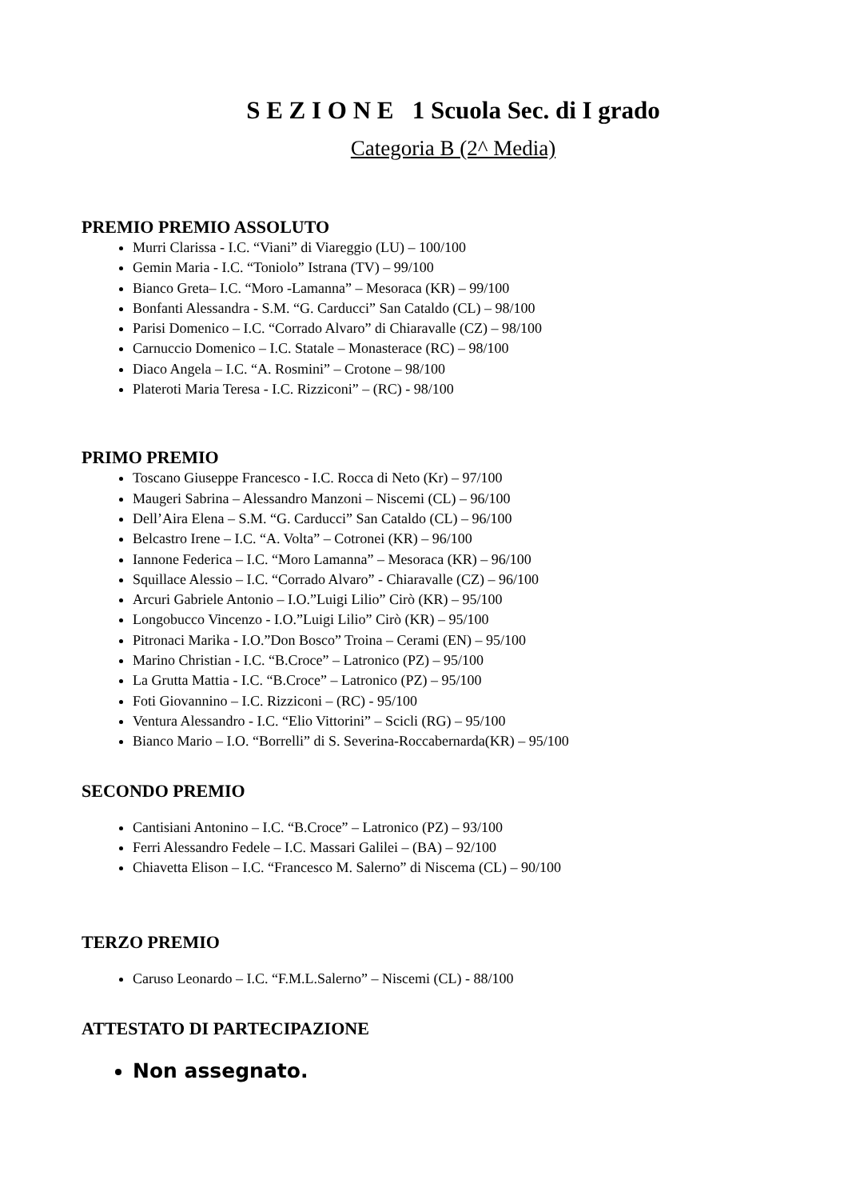S E Z I O N E 1 Scuola Sec. di I grado
Categoria B (2^ Media)
PREMIO PREMIO ASSOLUTO
Murri Clarissa - I.C. “Viani” di Viareggio (LU) – 100/100
Gemin Maria - I.C. “Toniolo” Istrana (TV) – 99/100
Bianco Greta– I.C. “Moro -Lamanna” – Mesoraca (KR) – 99/100
Bonfanti Alessandra - S.M. “G. Carducci” San Cataldo (CL) – 98/100
Parisi Domenico – I.C. “Corrado Alvaro” di Chiaravalle (CZ) – 98/100
Carnuccio Domenico – I.C. Statale – Monasterace (RC) – 98/100
Diaco Angela – I.C. “A. Rosmini” – Crotone – 98/100
Plateroti Maria Teresa - I.C. Rizziconi” – (RC) - 98/100
PRIMO PREMIO
Toscano Giuseppe Francesco - I.C. Rocca di Neto (Kr) – 97/100
Maugeri Sabrina – Alessandro Manzoni – Niscemi (CL) – 96/100
Dell’Aira Elena – S.M. “G. Carducci” San Cataldo (CL) – 96/100
Belcastro Irene – I.C. “A. Volta” – Cotronei (KR) – 96/100
Iannone Federica – I.C. “Moro Lamanna” – Mesoraca (KR) – 96/100
Squillace Alessio – I.C. “Corrado Alvaro” - Chiaravalle (CZ) – 96/100
Arcuri Gabriele Antonio – I.O.”Luigi Lilio” Cirò (KR) – 95/100
Longobucco Vincenzo - I.O.”Luigi Lilio” Cirò (KR) – 95/100
Pitronaci Marika - I.O.”Don Bosco” Troina – Cerami (EN) – 95/100
Marino Christian - I.C. “B.Croce” – Latronico (PZ) – 95/100
La Grutta Mattia - I.C. “B.Croce” – Latronico (PZ) – 95/100
Foti Giovannino – I.C. Rizziconi – (RC) - 95/100
Ventura Alessandro - I.C. “Elio Vittorini” – Scicli (RG) – 95/100
Bianco Mario – I.O. “Borrelli” di S. Severina-Roccabernarda(KR) – 95/100
SECONDO PREMIO
Cantisiani Antonino – I.C. “B.Croce” – Latronico (PZ) – 93/100
Ferri Alessandro Fedele – I.C. Massari Galilei – (BA) – 92/100
Chiavetta Elison – I.C. “Francesco M. Salerno” di Niscema (CL) – 90/100
TERZO PREMIO
Caruso Leonardo – I.C. “F.M.L.Salerno” – Niscemi (CL) - 88/100
ATTESTATO DI PARTECIPAZIONE
Non assegnato.